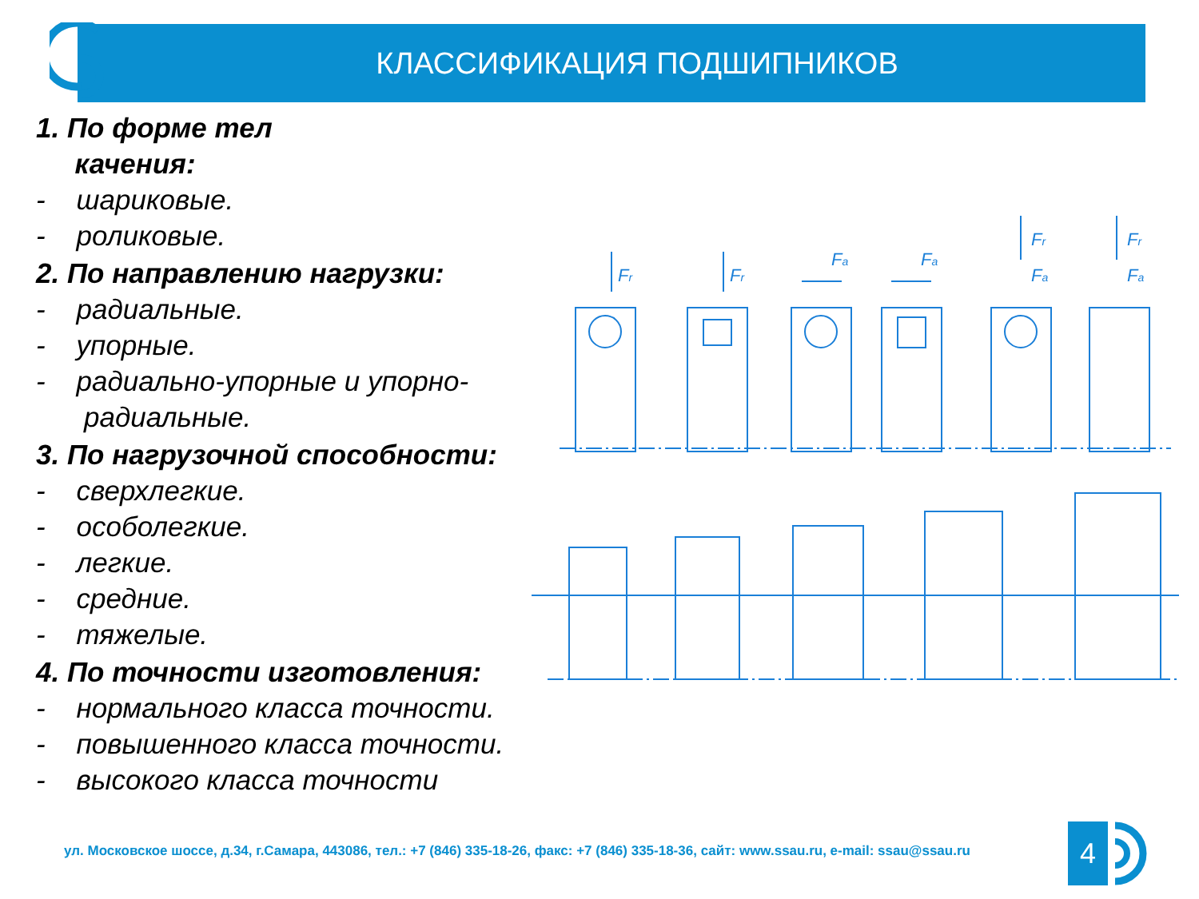КЛАССИФИКАЦИЯ ПОДШИПНИКОВ
1. По форме тел
качения:
- шариковые.
- роликовые.
2. По направлению нагрузки:
- радиальные.
- упорные.
- радиально-упорные и упорно-радиальные.
3. По нагрузочной способности:
- сверхлегкие.
- особолегкие.
- легкие.
- средние.
- тяжелые.
4. По точности изготовления:
- нормального класса точности.
- повышенного класса точности.
- высокого класса точности
Fr
Fr
Fa
Fa
Fr
Fa
Fr
Fa
ул. Московское шоссе, д.34, г.Самара, 443086, тел.: +7 (846) 335-18-26, факс: +7 (846) 335-18-36, сайт: www.ssau.ru, e-mail: ssau@ssau.ru
4